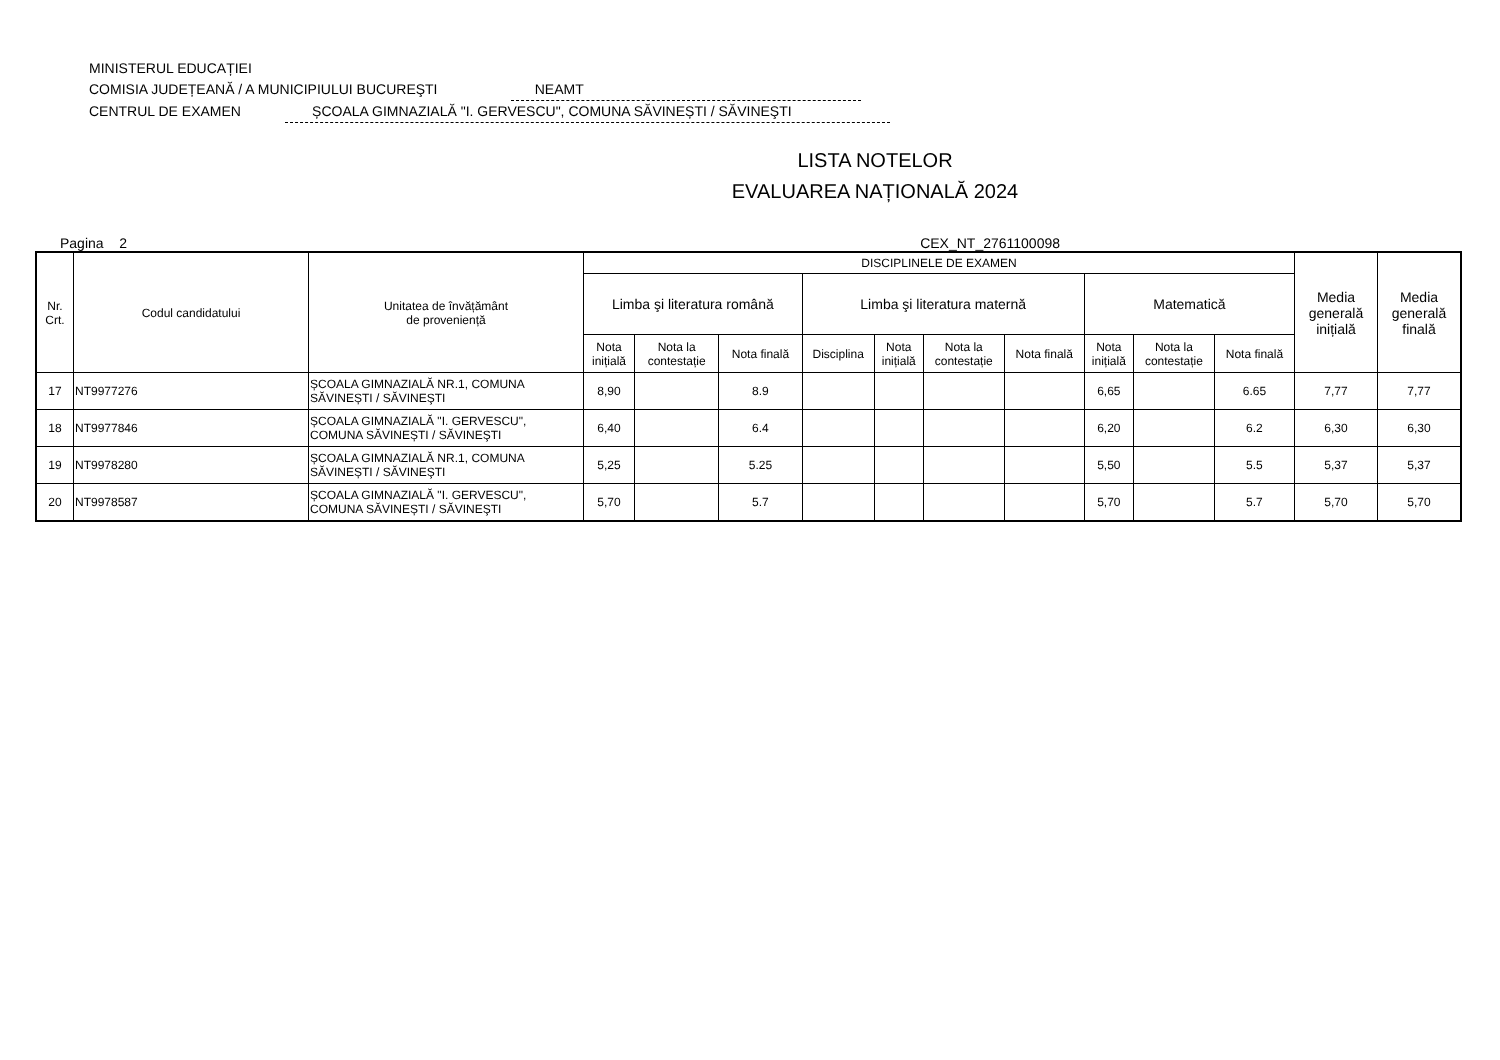MINISTERUL EDUCAȚIEI
COMISIA JUDEȚEANĂ / A MUNICIPIULUI BUCUREŞTI NEAMT
CENTRUL DE EXAMEN ȘCOALA GIMNAZIALĂ "I. GERVESCU", COMUNA SĂVINEȘTI / SĂVINEŞTI
LISTA NOTELOR
EVALUAREA NAȚIONALĂ 2024
Pagina 2 CEX_NT_2761100098
| Nr. Crt. | Codul candidatului | Unitatea de învățământ de proveniență | DISCIPLINELE DE EXAMEN | | | | | | | | | | Media generală inițială | Media generală finală |
| --- | --- | --- | --- | --- | --- | --- | --- | --- | --- | --- | --- | --- | --- | --- |
| | | | Limba şi literatura română | | | Limba şi literatura maternă | | | | Matematică | | | | |
| | | | Nota inițială | Nota la contestație | Nota finală | Disciplina | Nota inițială | Nota la contestație | Nota finală | Nota inițială | Nota la contestație | Nota finală | | |
| 17 | NT9977276 | ȘCOALA GIMNAZIALĂ NR.1, COMUNA SĂVINEȘTI / SĂVINEŞTI | 8,90 | | 8.9 | | | | | 6,65 | | 6.65 | 7,77 | 7,77 |
| 18 | NT9977846 | ȘCOALA GIMNAZIALĂ "I. GERVESCU", COMUNA SĂVINEȘTI / SĂVINEŞTI | 6,40 | | 6.4 | | | | | 6,20 | | 6.2 | 6,30 | 6,30 |
| 19 | NT9978280 | ȘCOALA GIMNAZIALĂ NR.1, COMUNA SĂVINEȘTI / SĂVINEŞTI | 5,25 | | 5.25 | | | | | 5,50 | | 5.5 | 5,37 | 5,37 |
| 20 | NT9978587 | ȘCOALA GIMNAZIALĂ "I. GERVESCU", COMUNA SĂVINEȘTI / SĂVINEŞTI | 5,70 | | 5.7 | | | | | 5,70 | | 5.7 | 5,70 | 5,70 |